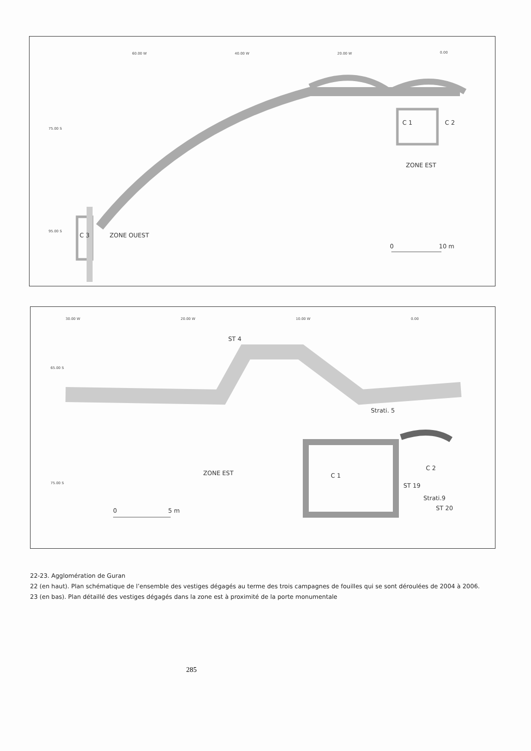60.00 W 40.00 W 20.00 W 0.00
75.00 S
95.00 S
C 1 C 2
ZONE EST
C 3 ZONE OUEST
0 10 m
30.00 W 20.00 W 10.00 W 0.00
ST 4
65.00 S
75.00 S
Strati. 5
ZONE EST C 1
C 2
ST 19
Strati.9
ST 20 0 5 m
22-23. Agglomération de Guran
22 (en haut). Plan schématique de l’ensemble des vestiges dégagés au terme des trois campagnes de fouilles qui se sont déroulées de 2004 à 2006.
23 (en bas). Plan détaillé des vestiges dégagés dans la zone est à proximité de la porte monumentale
285